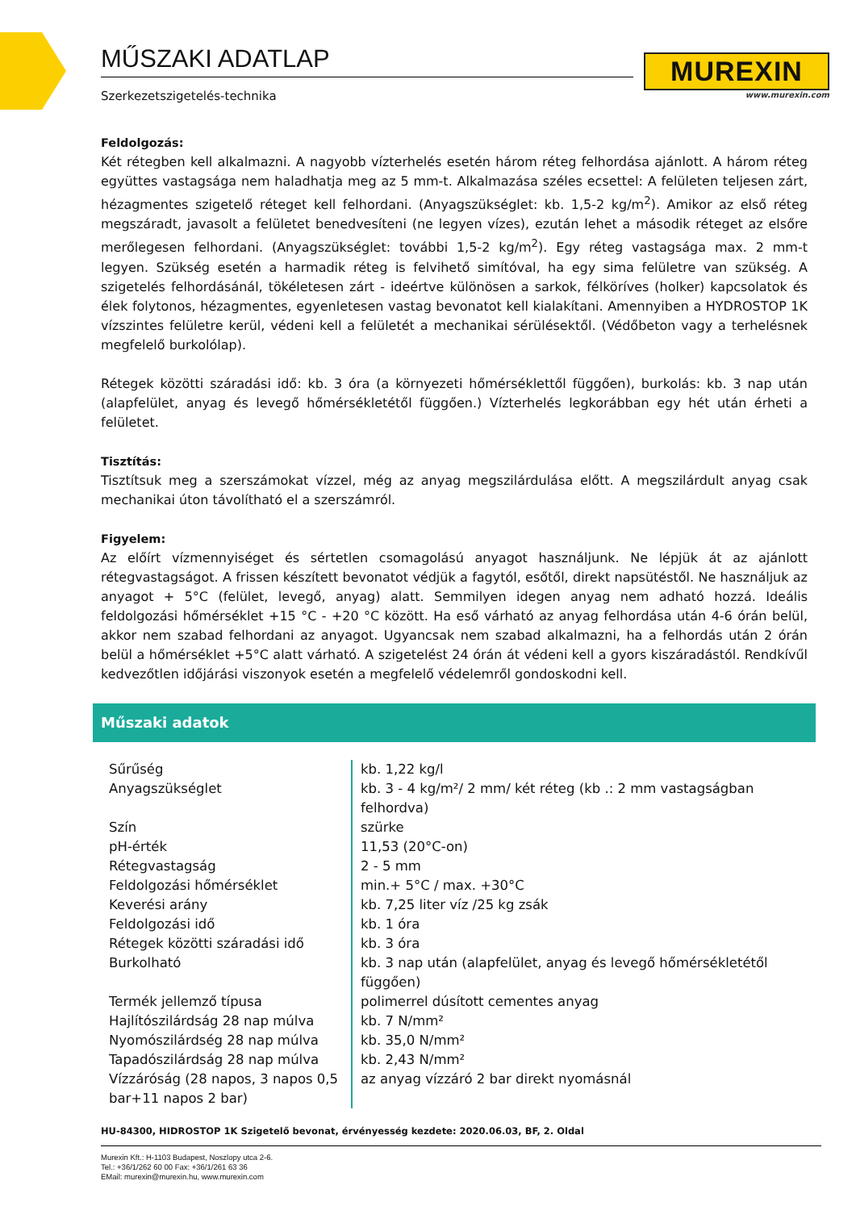MŰSZAKI ADATLAP
Szerkezetszigetelés-technika
MUREXIN
www.murexin.com
Feldolgozás:
Két rétegben kell alkalmazni. A nagyobb vízterhelés esetén három réteg felhordása ajánlott. A három réteg együttes vastagsága nem haladhatja meg az 5 mm-t. Alkalmazása széles ecsettel: A felületen teljesen zárt, hézagmentes szigetelő réteget kell felhordani. (Anyagszükséglet: kb. 1,5-2 kg/m<sup>2</sup>). Amikor az első réteg megszáradt, javasolt a felületet benedvesíteni (ne legyen vízes), ezután lehet a második réteget az elsőre merőlegesen felhordani. (Anyagszükséglet: további 1,5-2 kg/m<sup>2</sup>). Egy réteg vastagsága max. 2 mm-t legyen. Szükség esetén a harmadik réteg is felvihető simítóval, ha egy sima felületre van szükség. A szigetelés felhordásánál, tökéletesen zárt - ideértve különösen a sarkok, félköríves (holker) kapcsolatok és élek folytonos, hézagmentes, egyenletesen vastag bevonatot kell kialakítani. Amennyiben a HYDROSTOP 1K vízszintes felületre kerül, védeni kell a felületét a mechanikai sérülésektől. (Védőbeton vagy a terhelésnek megfelelő burkolólap).
Rétegek közötti száradási idő: kb. 3 óra (a környezeti hőmérséklettől függően), burkolás: kb. 3 nap után (alapfelület, anyag és levegő hőmérsékletétől függően.) Vízterhelés legkorábban egy hét után érheti a felületet.
Tisztítás:
Tisztítsuk meg a szerszámokat vízzel, még az anyag megszilárdulása előtt. A megszilárdult anyag csak mechanikai úton távolítható el a szerszámról.
Figyelem:
Az előírt vízmennyiséget és sértetlen csomagolású anyagot használjunk. Ne lépjük át az ajánlott rétegvastagságot. A frissen készített bevonatot védjük a fagytól, esőtől, direkt napsütéstől. Ne használjuk az anyagot + 5°C (felület, levegő, anyag) alatt. Semmilyen idegen anyag nem adható hozzá. Ideális feldolgozási hőmérséklet +15 °C - +20 °C között. Ha eső várható az anyag felhordása után 4-6 órán belül, akkor nem szabad felhordani az anyagot. Ugyancsak nem szabad alkalmazni, ha a felhordás után 2 órán belül a hőmérséklet +5°C alatt várható. A szigetelést 24 órán át védeni kell a gyors kiszáradástól. Rendkívűl kedvezőtlen időjárási viszonyok esetén a megfelelő védelemről gondoskodni kell.
Műszaki adatok
| Sűrűség | kb. 1,22 kg/l |
| Anyagszükséglet | kb. 3 - 4 kg/m²/ 2 mm/ két réteg (kb .: 2 mm vastagságban felhordva) |
| Szín | szürke |
| pH-érték | 11,53 (20°C-on) |
| Rétegvastagság | 2 - 5 mm |
| Feldolgozási hőmérséklet | min.+ 5°C / max. +30°C |
| Keverési arány | kb. 7,25 liter víz /25 kg zsák |
| Feldolgozási idő | kb. 1 óra |
| Rétegek közötti száradási idő | kb. 3 óra |
| Burkolható | kb. 3 nap után (alapfelület, anyag és levegő hőmérsékletétől függően) |
| Termék jellemző típusa | polimerrel dúsított cementes anyag |
| Hajlítószilárdság 28 nap múlva | kb. 7 N/mm² |
| Nyomószilárdség 28 nap múlva | kb. 35,0 N/mm² |
| Tapadószilárdság 28 nap múlva | kb. 2,43 N/mm² |
| Vízzáróság (28 napos, 3 napos 0,5 bar+11 napos 2 bar) | az anyag vízzáró 2 bar direkt nyomásnál |
HU-84300, HIDROSTOP 1K Szigetelő bevonat, érvényesség kezdete: 2020.06.03, BF, 2. Oldal
Murexin Kft.: H-1103 Budapest, Noszlopy utca 2-6.
Tel.: +36/1/262 60 00 Fax: +36/1/261 63 36
EMail: murexin@murexin.hu, www.murexin.com